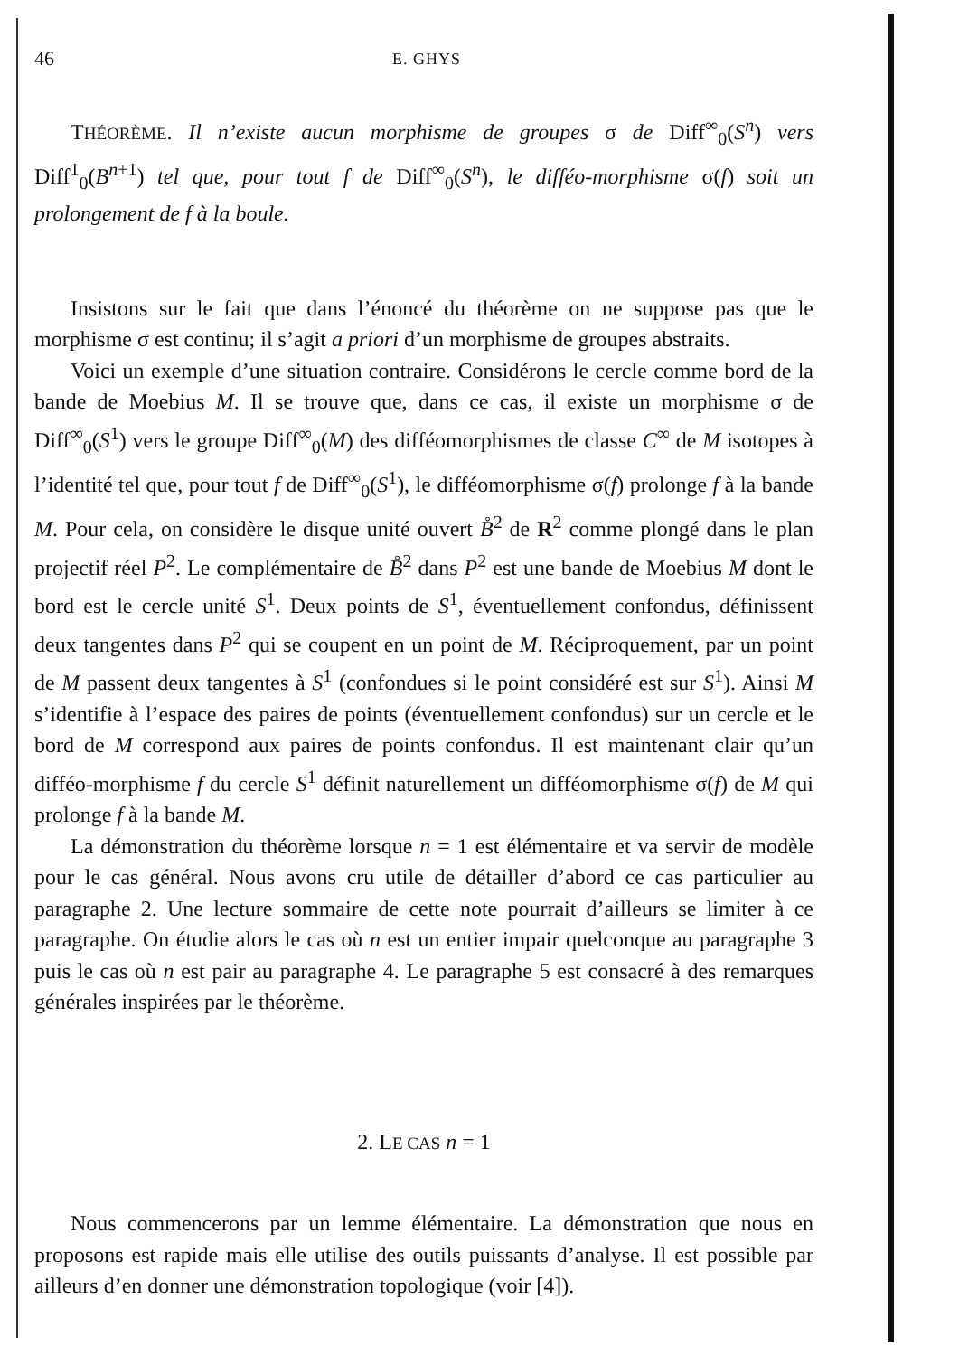46 E. GHYS
THÉORÈME. Il n’existe aucun morphisme de groupes σ de Diff<sup>∞</sup><sub>0</sub>(S<sup>n</sup>) vers Diff<sup>1</sup><sub>0</sub>(B<sup>n+1</sup>) tel que, pour tout f de Diff<sup>∞</sup><sub>0</sub>(S<sup>n</sup>), le difféo-morphisme σ(f) soit un prolongement de f à la boule.
Insistons sur le fait que dans l’énoncé du théorème on ne suppose pas que le morphisme σ est continu; il s’agit a priori d’un morphisme de groupes abstraits.
Voici un exemple d’une situation contraire. Considérons le cercle comme bord de la bande de Moebius M. Il se trouve que, dans ce cas, il existe un morphisme σ de Diff<sup>∞</sup><sub>0</sub>(S<sup>1</sup>) vers le groupe Diff<sup>∞</sup><sub>0</sub>(M) des difféomorphismes de classe C<sup>∞</sup> de M isotopes à l’identité tel que, pour tout f de Diff<sup>∞</sup><sub>0</sub>(S<sup>1</sup>), le difféomorphisme σ(f) prolonge f à la bande M. Pour cela, on considère le disque unité ouvert B̊<sup>2</sup> de R<sup>2</sup> comme plongé dans le plan projectif réel P<sup>2</sup>. Le complémentaire de B̊<sup>2</sup> dans P<sup>2</sup> est une bande de Moebius M dont le bord est le cercle unité S<sup>1</sup>. Deux points de S<sup>1</sup>, éventuellement confondus, définissent deux tangentes dans P<sup>2</sup> qui se coupent en un point de M. Réciproquement, par un point de M passent deux tangentes à S<sup>1</sup> (confondues si le point considéré est sur S<sup>1</sup>). Ainsi M s’identifie à l’espace des paires de points (éventuellement confondus) sur un cercle et le bord de M correspond aux paires de points confondus. Il est maintenant clair qu’un difféo-morphisme f du cercle S<sup>1</sup> définit naturellement un difféomorphisme σ(f) de M qui prolonge f à la bande M.
La démonstration du théorème lorsque n = 1 est élémentaire et va servir de modèle pour le cas général. Nous avons cru utile de détailler d’abord ce cas particulier au paragraphe 2. Une lecture sommaire de cette note pourrait d’ailleurs se limiter à ce paragraphe. On étudie alors le cas où n est un entier impair quelconque au paragraphe 3 puis le cas où n est pair au paragraphe 4. Le paragraphe 5 est consacré à des remarques générales inspirées par le théorème.
2. LE CAS n = 1
Nous commencerons par un lemme élémentaire. La démonstration que nous en proposons est rapide mais elle utilise des outils puissants d’analyse. Il est possible par ailleurs d’en donner une démonstration topologique (voir [4]).